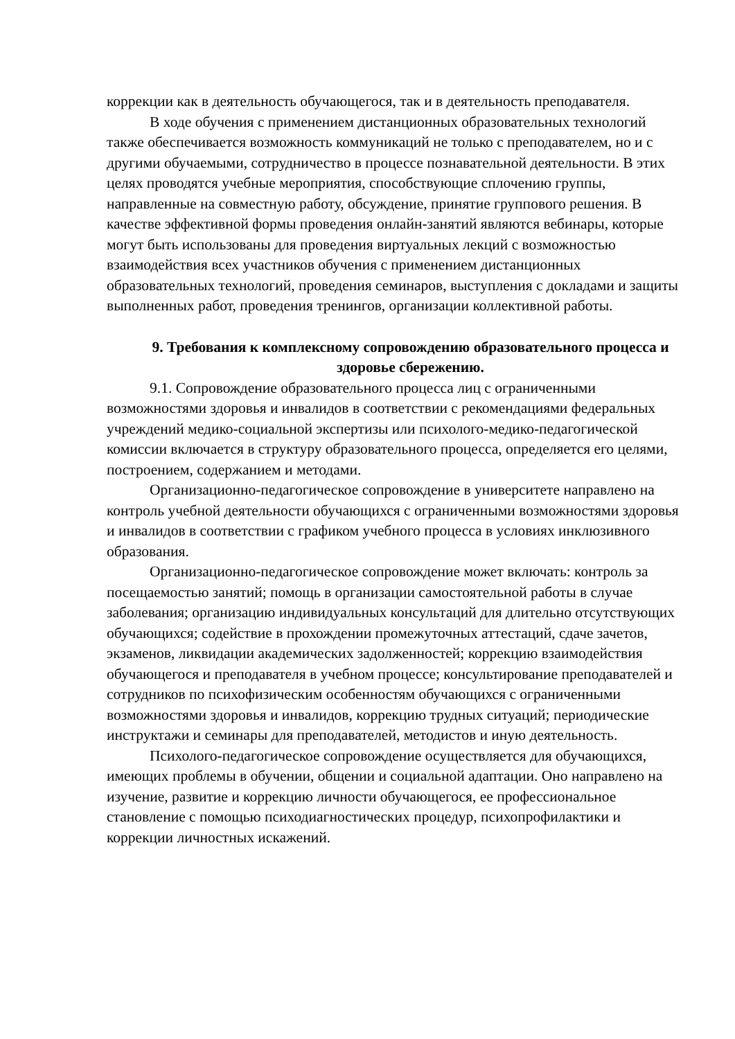коррекции как в деятельность обучающегося, так и в деятельность преподавателя.
В ходе обучения с применением дистанционных образовательных технологий также обеспечивается возможность коммуникаций не только с преподавателем, но и с другими обучаемыми, сотрудничество в процессе познавательной деятельности. В этих целях проводятся учебные мероприятия, способствующие сплочению группы, направленные на совместную работу, обсуждение, принятие группового решения. В качестве эффективной формы проведения онлайн-занятий являются вебинары, которые могут быть использованы для проведения виртуальных лекций с возможностью взаимодействия всех участников обучения с применением дистанционных образовательных технологий, проведения семинаров, выступления с докладами и защиты выполненных работ, проведения тренингов, организации коллективной работы.
9. Требования к комплексному сопровождению образовательного процесса и здоровье сбережению.
9.1. Сопровождение образовательного процесса лиц с ограниченными возможностями здоровья и инвалидов в соответствии с рекомендациями федеральных учреждений медико-социальной экспертизы или психолого-медико-педагогической комиссии включается в структуру образовательного процесса, определяется его целями, построением, содержанием и методами.
Организационно-педагогическое сопровождение в университете направлено на контроль учебной деятельности обучающихся с ограниченными возможностями здоровья и инвалидов в соответствии с графиком учебного процесса в условиях инклюзивного образования.
Организационно-педагогическое сопровождение может включать: контроль за посещаемостью занятий; помощь в организации самостоятельной работы в случае заболевания; организацию индивидуальных консультаций для длительно отсутствующих обучающихся; содействие в прохождении промежуточных аттестаций, сдаче зачетов, экзаменов, ликвидации академических задолженностей; коррекцию взаимодействия обучающегося и преподавателя в учебном процессе; консультирование преподавателей и сотрудников по психофизическим особенностям обучающихся с ограниченными возможностями здоровья и инвалидов, коррекцию трудных ситуаций; периодические инструктажи и семинары для преподавателей, методистов и иную деятельность.
Психолого-педагогическое сопровождение осуществляется для обучающихся, имеющих проблемы в обучении, общении и социальной адаптации. Оно направлено на изучение, развитие и коррекцию личности обучающегося, ее профессиональное становление с помощью психодиагностических процедур, психопрофилактики и коррекции личностных искажений.